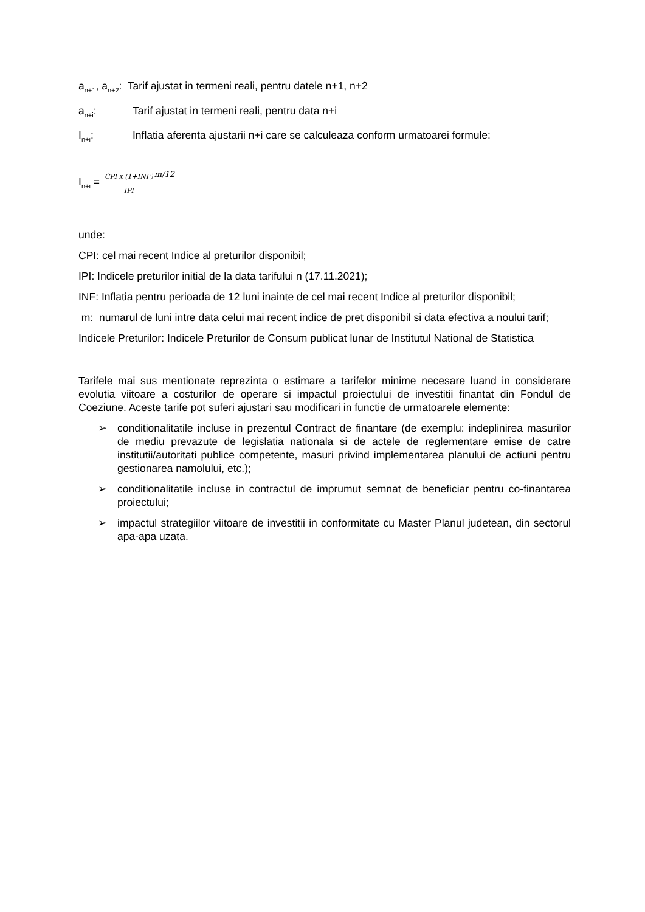a<sub>n+1</sub>, a<sub>n+2</sub>: Tarif ajustat in termeni reali, pentru datele n+1, n+2
a<sub>n+i</sub>: Tarif ajustat in termeni reali, pentru data n+i
I<sub>n+i</sub>: Inflatia aferenta ajustarii n+i care se calculeaza conform urmatoarei formule:
I<sub>n+i</sub> = CPI x (1+INF) IPI m/12
unde:
CPI: cel mai recent Indice al preturilor disponibil;
IPI: Indicele preturilor initial de la data tarifului n (17.11.2021);
INF: Inflatia pentru perioada de 12 luni inainte de cel mai recent Indice al preturilor disponibil;
m: numarul de luni intre data celui mai recent indice de pret disponibil si data efectiva a noului tarif;
Indicele Preturilor: Indicele Preturilor de Consum publicat lunar de Institutul National de Statistica
Tarifele mai sus mentionate reprezinta o estimare a tarifelor minime necesare luand in considerare evolutia viitoare a costurilor de operare si impactul proiectului de investitii finantat din Fondul de Coeziune. Aceste tarife pot suferi ajustari sau modificari in functie de urmatoarele elemente:
➢ conditionalitatile incluse in prezentul Contract de finantare (de exemplu: indeplinirea masurilor de mediu prevazute de legislatia nationala si de actele de reglementare emise de catre institutii/autoritati publice competente, masuri privind implementarea planului de actiuni pentru gestionarea namolului, etc.);
➢ conditionalitatile incluse in contractul de imprumut semnat de beneficiar pentru co-finantarea proiectului;
➢ impactul strategiilor viitoare de investitii in conformitate cu Master Planul judetean, din sectorul apa-apa uzata.